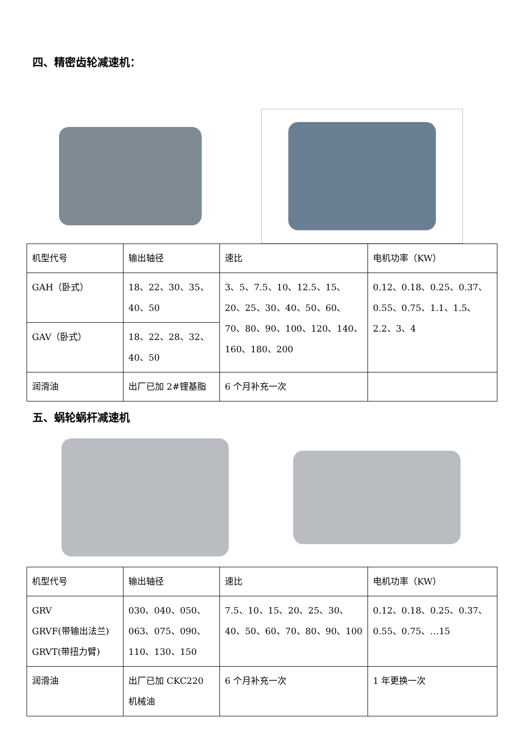四、精密齿轮减速机：
| 机型代号 | 输出轴径 | 速比 | 电机功率（KW） |
| GAH（卧式） | 18、22、30、35、40、50 | 3、5、7.5、10、12.5、15、20、25、30、40、50、60、70、80、90、100、120、140、160、180、200 | 0.12、0.18、0.25、0.37、0.55、0.75、1.1、1.5、2.2、3、4 |
| GAV（卧式） | 18、22、28、32、40、50 | | |
| 润滑油 | 出厂已加 2#锂基脂 | 6 个月补充一次 | |
五、蜗轮蜗杆减速机
| 机型代号 | 输出轴径 | 速比 | 电机功率（KW） |
| GRV GRVF(带输出法兰) GRVT(带扭力臂) | 030、040、050、063、075、090、110、130、150 | 7.5、10、15、20、25、30、40、50、60、70、80、90、100 | 0.12、0.18、0.25、0.37、0.55、0.75、…15 |
| 润滑油 | 出厂已加 CKC220 机械油 | 6 个月补充一次 | 1 年更换一次 |